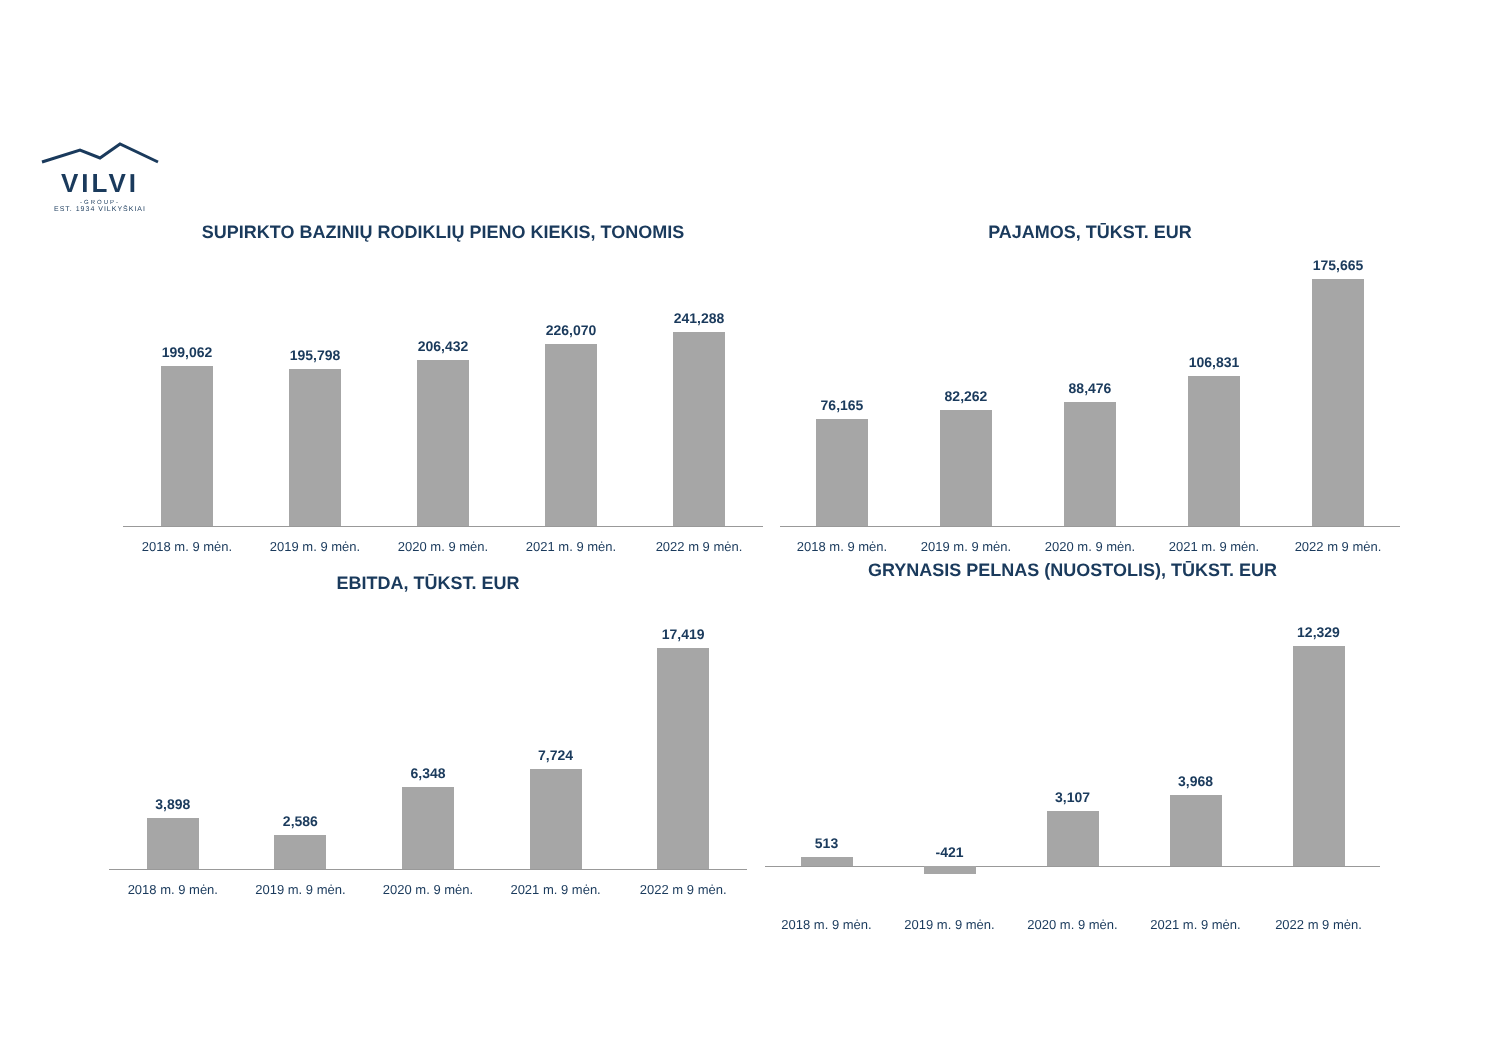VILVI
-GROUP-
EST. 1934 VILKYŠKIAI
SUPIRKTO BAZINIŲ RODIKLIŲ PIENO KIEKIS, TONOMIS
199,062
195,798
206,432
226,070
241,288
2018 m. 9 mėn. 2019 m. 9 mėn. 2020 m. 9 mėn. 2021 m. 9 mėn. 2022 m 9 mėn.
PAJAMOS, TŪKST. EUR
76,165
82,262
88,476
106,831
175,665
2018 m. 9 mėn. 2019 m. 9 mėn. 2020 m. 9 mėn. 2021 m. 9 mėn. 2022 m 9 mėn.
EBITDA, TŪKST. EUR
3,898
2,586
6,348
7,724
17,419
2018 m. 9 mėn. 2019 m. 9 mėn. 2020 m. 9 mėn. 2021 m. 9 mėn. 2022 m 9 mėn.
GRYNASIS PELNAS (NUOSTOLIS), TŪKST. EUR
513
-421
3,107
3,968
12,329
2018 m. 9 mėn. 2019 m. 9 mėn. 2020 m. 9 mėn. 2021 m. 9 mėn. 2022 m 9 mėn.